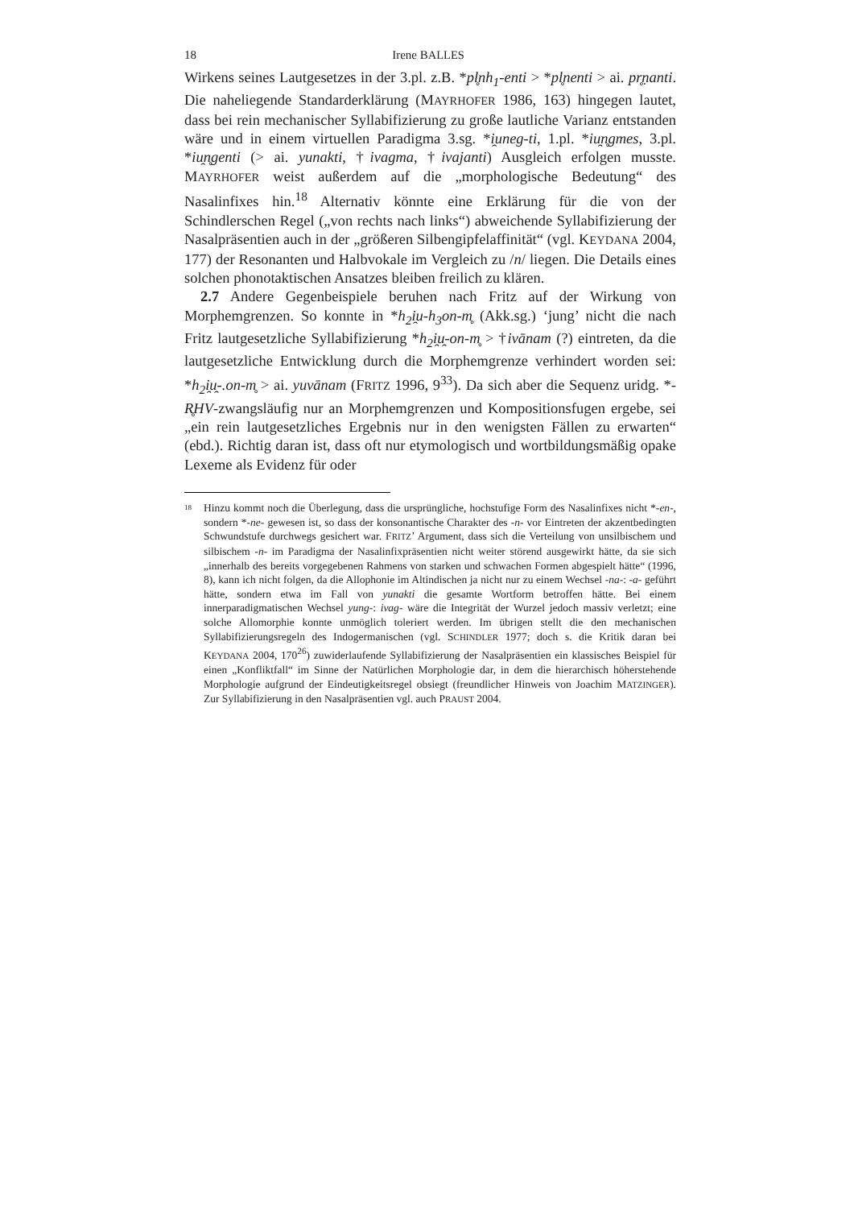18 Irene BALLES
Wirkens seines Lautgesetzes in der 3.pl. z.B. *pl̥nh<sub>1</sub>-enti > *pl̥nenti > ai. pr̥ṇanti. Die naheliegende Standarderklärung (MAYRHOFER 1986, 163) hingegen lautet, dass bei rein mechanischer Syllabifizierung zu große lautliche Varianz entstanden wäre und in einem virtuellen Paradigma 3.sg. *i̯uneg-ti, 1.pl. *iu̯n̥gmes, 3.pl. *iu̯n̥genti (> ai. yunakti, †ivagma, †ivajanti) Ausgleich erfolgen musste. MAYRHOFER weist außerdem auf die „morphologische Bedeutung“ des Nasalinfixes hin.<sup>18</sup> Alternativ könnte eine Erklärung für die von der Schindlerschen Regel („von rechts nach links“) abweichende Syllabifizierung der Nasalpräsentien auch in der „größeren Silbengipfelaffinität“ (vgl. KEYDANA 2004, 177) der Resonanten und Halbvokale im Vergleich zu /n/ liegen. Die Details eines solchen phonotaktischen Ansatzes bleiben freilich zu klären.
2.7 Andere Gegenbeispiele beruhen nach Fritz auf der Wirkung von Morphemgrenzen. So konnte in *h<sub>2</sub>i̯u-h<sub>3</sub>on-m̥ (Akk.sg.) ‘jung’ nicht die nach Fritz lautgesetzliche Syllabifizierung *h<sub>2</sub>i̯u̯-on-m̥ > †ivānam (?) eintreten, da die lautgesetzliche Entwicklung durch die Morphemgrenze verhindert worden sei: *h<sub>2</sub>i̯u̯-.on-m̥ > ai. yuvānam (FRITZ 1996, 9<sup>33</sup>). Da sich aber die Sequenz uridg. *-R̥HV-zwangsläufig nur an Morphemgrenzen und Kompositionsfugen ergebe, sei „ein rein lautgesetzliches Ergebnis nur in den wenigsten Fällen zu erwarten“ (ebd.). Richtig daran ist, dass oft nur etymologisch und wortbildungsmäßig opake Lexeme als Evidenz für oder
18 Hinzu kommt noch die Überlegung, dass die ursprüngliche, hochstufige Form des Nasalinfixes nicht *-en-, sondern *-ne- gewesen ist, so dass der konsonantische Charakter des -n- vor Eintreten der akzentbedingten Schwundstufe durchwegs gesichert war. FRITZ’ Argument, dass sich die Verteilung von unsilbischem und silbischem -n- im Paradigma der Nasalinfixpräsentien nicht weiter störend ausgewirkt hätte, da sie sich „innerhalb des bereits vorgegebenen Rahmens von starken und schwachen Formen abgespielt hätte“ (1996, 8), kann ich nicht folgen, da die Allophonie im Altindischen ja nicht nur zu einem Wechsel -na-: -a- geführt hätte, sondern etwa im Fall von yunakti die gesamte Wortform betroffen hätte. Bei einem innerparadigmatischen Wechsel yung-: ivag- wäre die Integrität der Wurzel jedoch massiv verletzt; eine solche Allomorphie konnte unmöglich toleriert werden. Im übrigen stellt die den mechanischen Syllabifizierungsregeln des Indogermanischen (vgl. SCHINDLER 1977; doch s. die Kritik daran bei KEYDANA 2004, 170<sup>26</sup>) zuwiderlaufende Syllabifizierung der Nasalpräsentien ein klassisches Beispiel für einen „Konfliktfall“ im Sinne der Natürlichen Morphologie dar, in dem die hierarchisch höherstehende Morphologie aufgrund der Eindeutigkeitsregel obsiegt (freundlicher Hinweis von Joachim MATZINGER). Zur Syllabifizierung in den Nasalpräsentien vgl. auch PRAUST 2004.